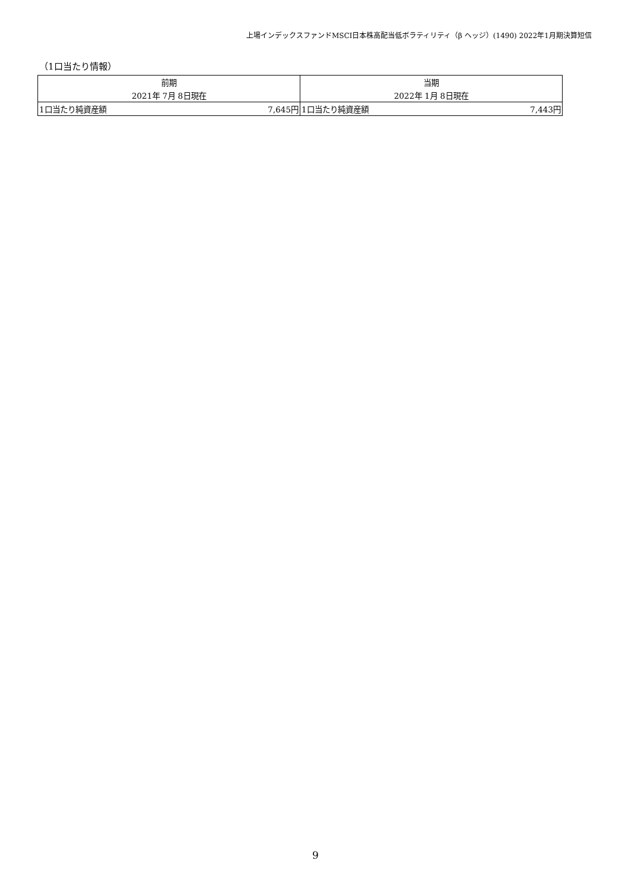上場インデックスファンドMSCI日本株高配当低ボラティリティ（β ヘッジ）(1490) 2022年1月期決算短信
（1口当たり情報）
| 前期 | | 当期 | |
| --- | --- | --- | --- |
| 2021年 7月 8日現在 | | 2022年 1月 8日現在 | |
| 1口当たり純資産額 | 7,645円 | 1口当たり純資産額 | 7,443円 |
9